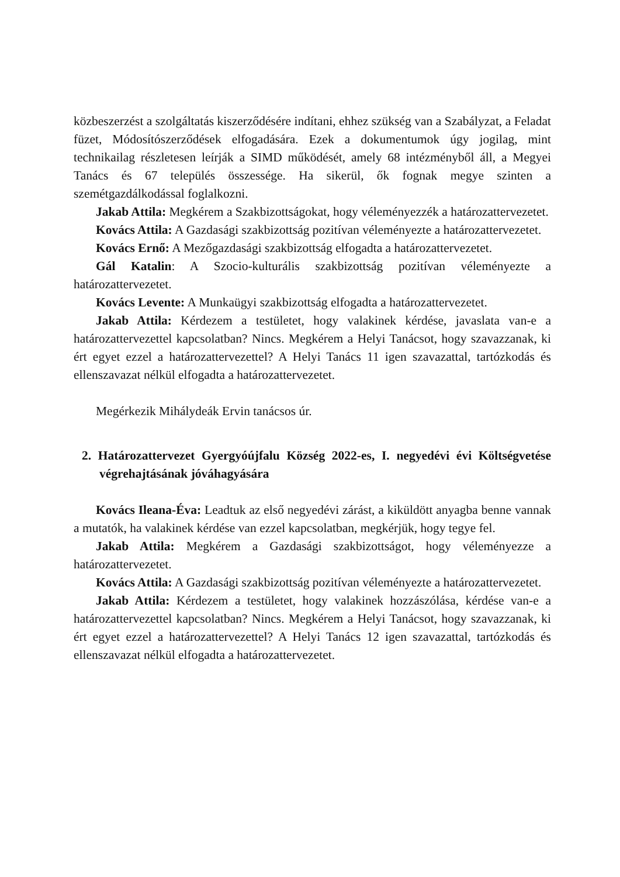közbeszerzést a szolgáltatás kiszerződésére indítani, ehhez szükség van a Szabályzat, a Feladat füzet, Módosítószerződések elfogadására. Ezek a dokumentumok úgy jogilag, mint technikailag részletesen leírják a SIMD működését, amely 68 intézményből áll, a Megyei Tanács és 67 település összessége. Ha sikerül, ők fognak megye szinten a szemétgazdálkodással foglalkozni.
Jakab Attila: Megkérem a Szakbizottságokat, hogy véleményezzék a határozattervezetet.
Kovács Attila: A Gazdasági szakbizottság pozitívan véleményezte a határozattervezetet.
Kovács Ernő: A Mezőgazdasági szakbizottság elfogadta a határozattervezetet.
Gál Katalin: A Szocio-kulturális szakbizottság pozitívan véleményezte a határozattervezetet.
Kovács Levente: A Munkaügyi szakbizottság elfogadta a határozattervezetet.
Jakab Attila: Kérdezem a testületet, hogy valakinek kérdése, javaslata van-e a határozattervezettel kapcsolatban? Nincs. Megkérem a Helyi Tanácsot, hogy szavazzanak, ki ért egyet ezzel a határozattervezettel? A Helyi Tanács 11 igen szavazattal, tartózkodás és ellenszavazat nélkül elfogadta a határozattervezetet.
Megérkezik Mihálydeák Ervin tanácsos úr.
2. Határozattervezet Gyergyóújfalu Község 2022-es, I. negyedévi évi Költségvetése végrehajtásának jóváhagyására
Kovács Ileana-Éva: Leadtuk az első negyedévi zárást, a kiküldött anyagba benne vannak a mutatók, ha valakinek kérdése van ezzel kapcsolatban, megkérjük, hogy tegye fel.
Jakab Attila: Megkérem a Gazdasági szakbizottságot, hogy véleményezze a határozattervezetet.
Kovács Attila: A Gazdasági szakbizottság pozitívan véleményezte a határozattervezetet.
Jakab Attila: Kérdezem a testületet, hogy valakinek hozzászólása, kérdése van-e a határozattervezettel kapcsolatban? Nincs. Megkérem a Helyi Tanácsot, hogy szavazzanak, ki ért egyet ezzel a határozattervezettel? A Helyi Tanács 12 igen szavazattal, tartózkodás és ellenszavazat nélkül elfogadta a határozattervezetet.